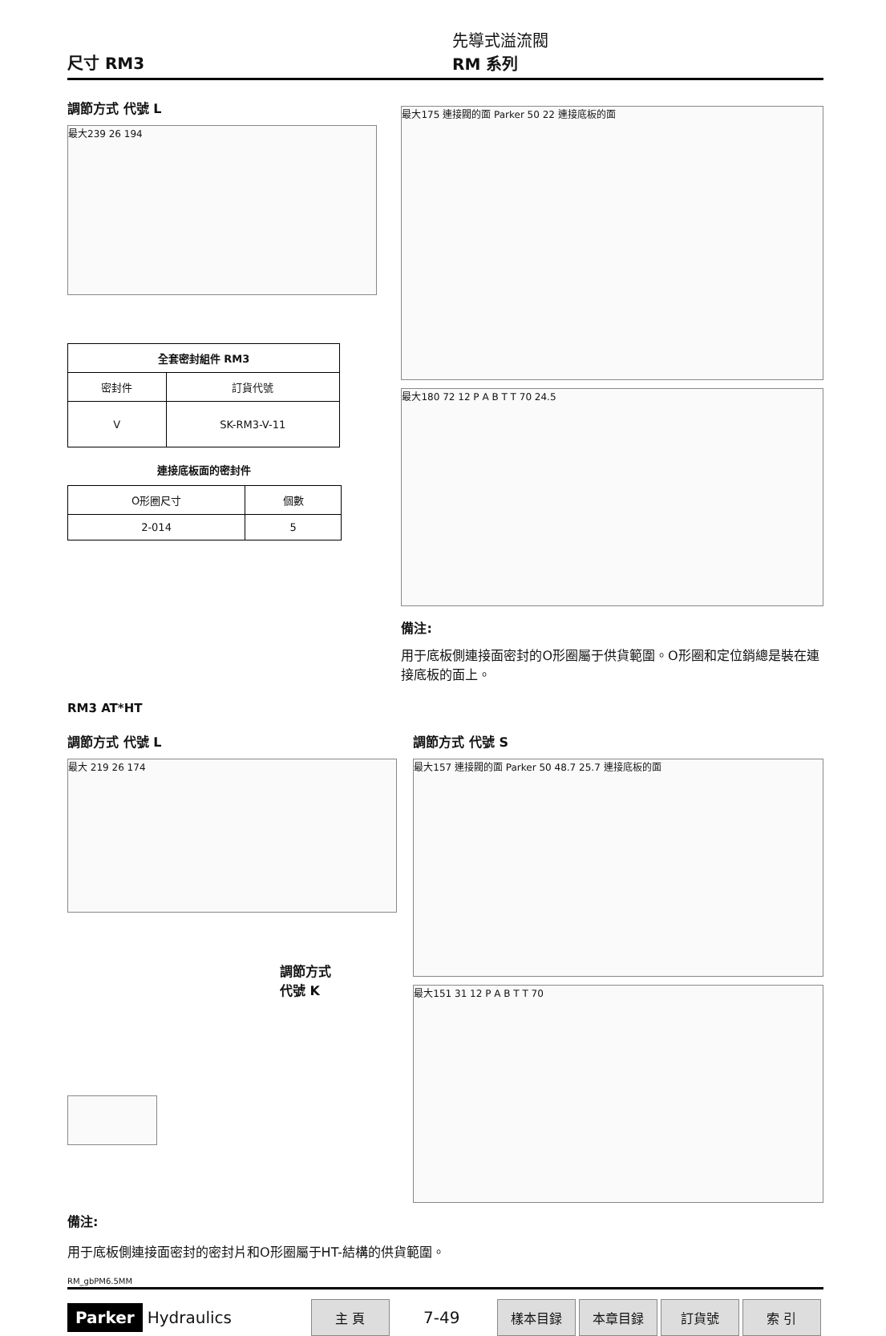尺寸 RM3
先導式溢流閥
RM 系列
調節方式 代號 L
最大239 26 194
| 全套密封組件 RM3 | |
| --- | --- |
| 密封件 | 訂貨代號 |
| V | SK-RM3-V-11 |
連接底板面的密封件
| O形圈尺寸 | 個數 |
| 2-014 | 5 |
最大175 連接閥的面 Parker 50 22 連接底板的面
最大180 72 12 P A B T T 70 24.5
備注:
用于底板側連接面密封的O形圈屬于供貨範圍。O形圈和定位銷總是裝在連接底板的面上。
RM3 AT*HT
調節方式 代號 L
最大 219 26 174
調節方式
代號 K
調節方式 代號 S
最大157 連接閥的面 Parker 50 48.7 25.7 連接底板的面
最大151 31 12 P A B T T 70
備注:
用于底板側連接面密封的密封片和O形圈屬于HT-結構的供貨範圍。
RM_gbPM6.5MM
Parker Hydraulics 主 頁 7-49 樣本目録 本章目録 訂貨號 索 引